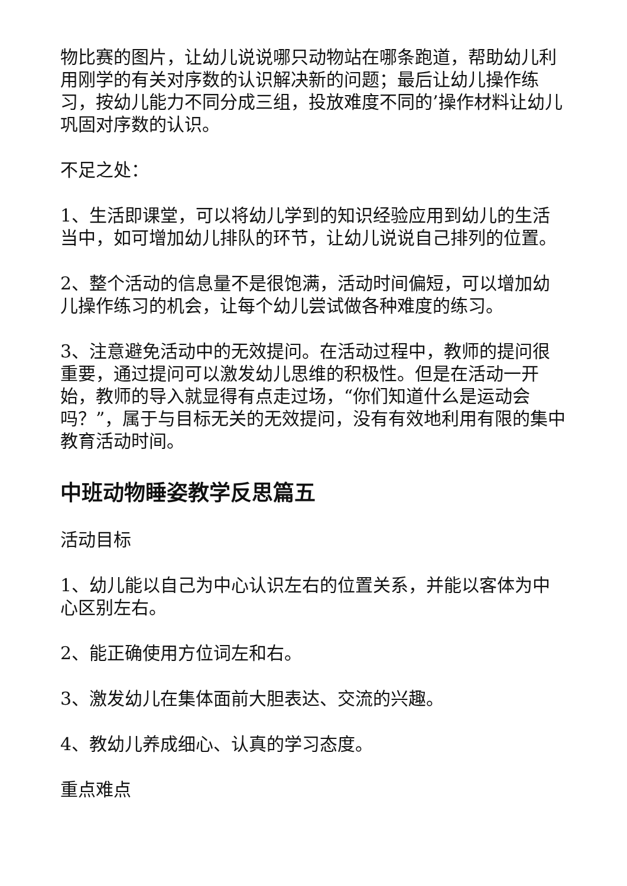物比赛的图片，让幼儿说说哪只动物站在哪条跑道，帮助幼儿利用刚学的有关对序数的认识解决新的问题；最后让幼儿操作练习，按幼儿能力不同分成三组，投放难度不同的’操作材料让幼儿巩固对序数的认识。
不足之处：
1、生活即课堂，可以将幼儿学到的知识经验应用到幼儿的生活当中，如可增加幼儿排队的环节，让幼儿说说自己排列的位置。
2、整个活动的信息量不是很饱满，活动时间偏短，可以增加幼儿操作练习的机会，让每个幼儿尝试做各种难度的练习。
3、注意避免活动中的无效提问。在活动过程中，教师的提问很重要，通过提问可以激发幼儿思维的积极性。但是在活动一开始，教师的导入就显得有点走过场，“你们知道什么是运动会吗？”，属于与目标无关的无效提问，没有有效地利用有限的集中教育活动时间。
中班动物睡姿教学反思篇五
活动目标
1、幼儿能以自己为中心认识左右的位置关系，并能以客体为中心区别左右。
2、能正确使用方位词左和右。
3、激发幼儿在集体面前大胆表达、交流的兴趣。
4、教幼儿养成细心、认真的学习态度。
重点难点